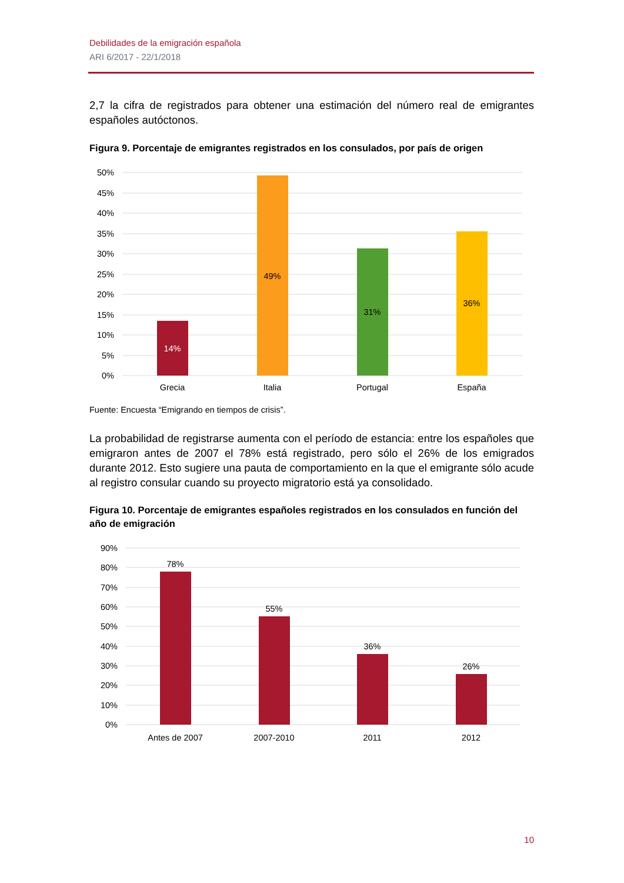Debilidades de la emigración española
ARI 6/2017 - 22/1/2018
2,7 la cifra de registrados para obtener una estimación del número real de emigrantes españoles autóctonos.
Figura 9. Porcentaje de emigrantes registrados en los consulados, por país de origen
50%
45%
40%
35%
30%
25%
20%
15%
10%
5%
0%
14%
49%
31%
36%
Grecia
Italia
Portugal
España
Fuente: Encuesta “Emigrando en tiempos de crisis”.
La probabilidad de registrarse aumenta con el período de estancia: entre los españoles que emigraron antes de 2007 el 78% está registrado, pero sólo el 26% de los emigrados durante 2012. Esto sugiere una pauta de comportamiento en la que el emigrante sólo acude al registro consular cuando su proyecto migratorio está ya consolidado.
Figura 10. Porcentaje de emigrantes españoles registrados en los consulados en función del año de emigración
90%
80%
70%
60%
50%
40%
30%
20%
10%
0%
78%
55%
36%
26%
Antes de 2007
2007-2010
2011
2012
10